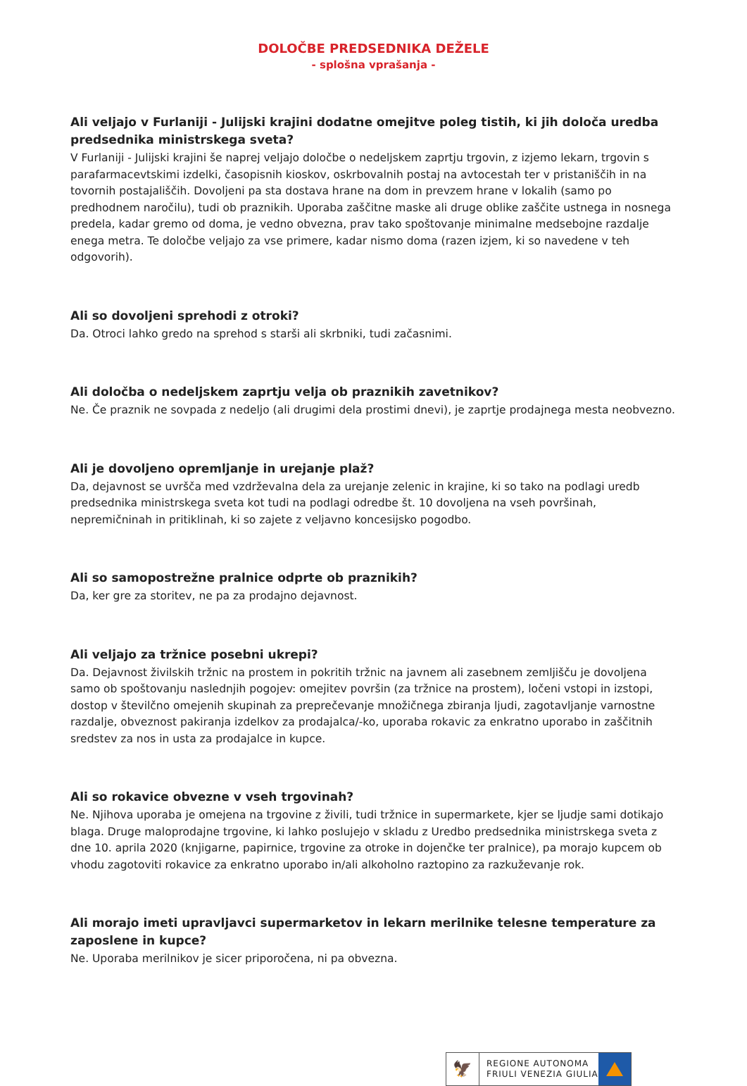DOLOČBE PREDSEDNIKA DEŽELE
- splošna vprašanja -
Ali veljajo v Furlaniji - Julijski krajini dodatne omejitve poleg tistih, ki jih določa uredba predsednika ministrskega sveta?
V Furlaniji - Julijski krajini še naprej veljajo določbe o nedeljskem zaprtju trgovin, z izjemo lekarn, trgovin s parafarmacevtskimi izdelki, časopisnih kioskov, oskrbovalnih postaj na avtocestah ter v pristaniščih in na tovornih postajališčih. Dovoljeni pa sta dostava hrane na dom in prevzem hrane v lokalih (samo po predhodnem naročilu), tudi ob praznikih. Uporaba zaščitne maske ali druge oblike zaščite ustnega in nosnega predela, kadar gremo od doma, je vedno obvezna, prav tako spoštovanje minimalne medsebojne razdalje enega metra. Te določbe veljajo za vse primere, kadar nismo doma (razen izjem, ki so navedene v teh odgovorih).
Ali so dovoljeni sprehodi z otroki?
Da. Otroci lahko gredo na sprehod s starši ali skrbniki, tudi začasnimi.
Ali določba o nedeljskem zaprtju velja ob praznikih zavetnikov?
Ne. Če praznik ne sovpada z nedeljo (ali drugimi dela prostimi dnevi), je zaprtje prodajnega mesta neobvezno.
Ali je dovoljeno opremljanje in urejanje plaž?
Da, dejavnost se uvršča med vzdrževalna dela za urejanje zelenic in krajine, ki so tako na podlagi uredb predsednika ministrskega sveta kot tudi na podlagi odredbe št. 10 dovoljena na vseh površinah, nepremičninah in pritiklinah, ki so zajete z veljavno koncesijsko pogodbo.
Ali so samopostrežne pralnice odprte ob praznikih?
Da, ker gre za storitev, ne pa za prodajno dejavnost.
Ali veljajo za tržnice posebni ukrepi?
Da. Dejavnost živilskih tržnic na prostem in pokritih tržnic na javnem ali zasebnem zemljišču je dovoljena samo ob spoštovanju naslednjih pogojev: omejitev površin (za tržnice na prostem), ločeni vstopi in izstopi, dostop v številčno omejenih skupinah za preprečevanje množičnega zbiranja ljudi, zagotavljanje varnostne razdalje, obveznost pakiranja izdelkov za prodajalca/-ko, uporaba rokavic za enkratno uporabo in zaščitnih sredstev za nos in usta za prodajalce in kupce.
Ali so rokavice obvezne v vseh trgovinah?
Ne. Njihova uporaba je omejena na trgovine z živili, tudi tržnice in supermarkete, kjer se ljudje sami dotikajo blaga. Druge maloprodajne trgovine, ki lahko poslujejo v skladu z Uredbo predsednika ministrskega sveta z dne 10. aprila 2020 (knjigarne, papirnice, trgovine za otroke in dojenčke ter pralnice), pa morajo kupcem ob vhodu zagotoviti rokavice za enkratno uporabo in/ali alkoholno raztopino za razkuževanje rok.
Ali morajo imeti upravljavci supermarketov in lekarn merilnike telesne temperature za zaposlene in kupce?
Ne. Uporaba merilnikov je sicer priporočena, ni pa obvezna.
🦅
REGIONE AUTONOMA
FRIULI VENEZIA GIULIA